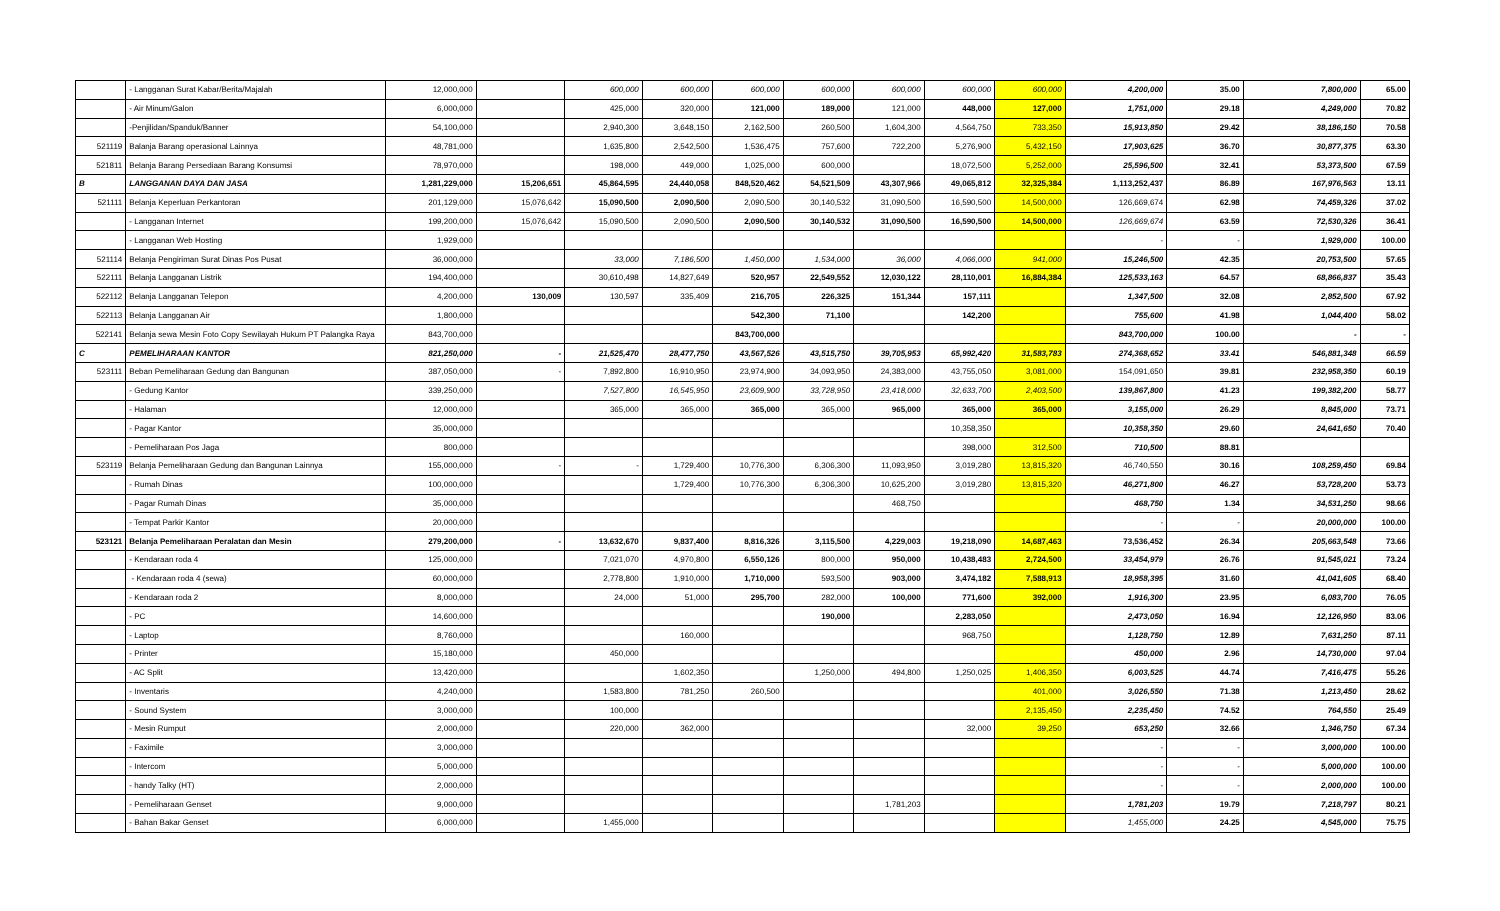| | - Langganan Surat Kabar/Berita/Majalah | 12,000,000 | | 600,000 | 600,000 | 600,000 | 600,000 | 600,000 | 600,000 | 600,000 | 4,200,000 | 35.00 | 7,800,000 | 65.00 |
| | - Air Minum/Galon | 6,000,000 | | 425,000 | 320,000 | 121,000 | 189,000 | 121,000 | 448,000 | 127,000 | 1,751,000 | 29.18 | 4,249,000 | 70.82 |
| | -Penjilidan/Spanduk/Banner | 54,100,000 | | 2,940,300 | 3,648,150 | 2,162,500 | 260,500 | 1,604,300 | 4,564,750 | 733,350 | 15,913,850 | 29.42 | 38,186,150 | 70.58 |
| 521119 | Balanja Barang operasional Lainnya | 48,781,000 | | 1,635,800 | 2,542,500 | 1,536,475 | 757,600 | 722,200 | 5,276,900 | 5,432,150 | 17,903,625 | 36.70 | 30,877,375 | 63.30 |
| 521811 | Belanja Barang Persediaan Barang Konsumsi | 78,970,000 | | 198,000 | 449,000 | 1,025,000 | 600,000 | | 18,072,500 | 5,252,000 | 25,596,500 | 32.41 | 53,373,500 | 67.59 |
| B | LANGGANAN DAYA DAN JASA | 1,281,229,000 | 15,206,651 | 45,864,595 | 24,440,058 | 848,520,462 | 54,521,509 | 43,307,966 | 49,065,812 | 32,325,384 | 1,113,252,437 | 86.89 | 167,976,563 | 13.11 |
| 521111 | Belanja Keperluan Perkantoran | 201,129,000 | 15,076,642 | 15,090,500 | 2,090,500 | 2,090,500 | 30,140,532 | 31,090,500 | 16,590,500 | 14,500,000 | 126,669,674 | 62.98 | 74,459,326 | 37.02 |
| | - Langganan Internet | 199,200,000 | 15,076,642 | 15,090,500 | 2,090,500 | 2,090,500 | 30,140,532 | 31,090,500 | 16,590,500 | 14,500,000 | 126,669,674 | 63.59 | 72,530,326 | 36.41 |
| | - Langganan Web Hosting | 1,929,000 | | | | | | | | | - | - | 1,929,000 | 100.00 |
| 521114 | Belanja Pengiriman Surat Dinas Pos Pusat | 36,000,000 | | 33,000 | 7,186,500 | 1,450,000 | 1,534,000 | 36,000 | 4,066,000 | 941,000 | 15,246,500 | 42.35 | 20,753,500 | 57.65 |
| 522111 | Belanja Langganan Listrik | 194,400,000 | | 30,610,498 | 14,827,649 | 520,957 | 22,549,552 | 12,030,122 | 28,110,001 | 16,884,384 | 125,533,163 | 64.57 | 68,866,837 | 35.43 |
| 522112 | Belanja Langganan Telepon | 4,200,000 | 130,009 | 130,597 | 335,409 | 216,705 | 226,325 | 151,344 | 157,111 | | 1,347,500 | 32.08 | 2,852,500 | 67.92 |
| 522113 | Belanja Langganan Air | 1,800,000 | | | | 542,300 | 71,100 | | 142,200 | | 755,600 | 41.98 | 1,044,400 | 58.02 |
| 522141 | Belanja sewa Mesin Foto Copy Sewilayah Hukum PT Palangka Raya | 843,700,000 | | | | 843,700,000 | | | | | 843,700,000 | 100.00 | - | - |
| C | PEMELIHARAAN KANTOR | 821,250,000 | - | 21,525,470 | 28,477,750 | 43,567,526 | 43,515,750 | 39,705,953 | 65,992,420 | 31,583,783 | 274,368,652 | 33.41 | 546,881,348 | 66.59 |
| 523111 | Beban Pemeliharaan Gedung dan Bangunan | 387,050,000 | - | 7,892,800 | 16,910,950 | 23,974,900 | 34,093,950 | 24,383,000 | 43,755,050 | 3,081,000 | 154,091,650 | 39.81 | 232,958,350 | 60.19 |
| | - Gedung Kantor | 339,250,000 | | 7,527,800 | 16,545,950 | 23,609,900 | 33,728,950 | 23,418,000 | 32,633,700 | 2,403,500 | 139,867,800 | 41.23 | 199,382,200 | 58.77 |
| | - Halaman | 12,000,000 | | 365,000 | 365,000 | 365,000 | 365,000 | 965,000 | 365,000 | 365,000 | 3,155,000 | 26.29 | 8,845,000 | 73.71 |
| | - Pagar Kantor | 35,000,000 | | | | | | | 10,358,350 | | 10,358,350 | 29.60 | 24,641,650 | 70.40 |
| | - Pemeliharaan Pos Jaga | 800,000 | | | | | | | 398,000 | 312,500 | 710,500 | 88.81 | | |
| 523119 | Belanja Pemeliharaan Gedung dan Bangunan Lainnya | 155,000,000 | - | - | 1,729,400 | 10,776,300 | 6,306,300 | 11,093,950 | 3,019,280 | 13,815,320 | 46,740,550 | 30.16 | 108,259,450 | 69.84 |
| | - Rumah Dinas | 100,000,000 | | | 1,729,400 | 10,776,300 | 6,306,300 | 10,625,200 | 3,019,280 | 13,815,320 | 46,271,800 | 46.27 | 53,728,200 | 53.73 |
| | - Pagar Rumah Dinas | 35,000,000 | | | | | | 468,750 | | | 468,750 | 1.34 | 34,531,250 | 98.66 |
| | - Tempat Parkir Kantor | 20,000,000 | | | | | | | | | - | - | 20,000,000 | 100.00 |
| 523121 | Belanja Pemeliharaan Peralatan dan Mesin | 279,200,000 | - | 13,632,670 | 9,837,400 | 8,816,326 | 3,115,500 | 4,229,003 | 19,218,090 | 14,687,463 | 73,536,452 | 26.34 | 205,663,548 | 73.66 |
| | - Kendaraan roda 4 | 125,000,000 | | 7,021,070 | 4,970,800 | 6,550,126 | 800,000 | 950,000 | 10,438,483 | 2,724,500 | 33,454,979 | 26.76 | 91,545,021 | 73.24 |
| | - Kendaraan roda 4 (sewa) | 60,000,000 | | 2,778,800 | 1,910,000 | 1,710,000 | 593,500 | 903,000 | 3,474,182 | 7,588,913 | 18,958,395 | 31.60 | 41,041,605 | 68.40 |
| | - Kendaraan roda 2 | 8,000,000 | | 24,000 | 51,000 | 295,700 | 282,000 | 100,000 | 771,600 | 392,000 | 1,916,300 | 23.95 | 6,083,700 | 76.05 |
| | - PC | 14,600,000 | | | | | 190,000 | | 2,283,050 | | 2,473,050 | 16.94 | 12,126,950 | 83.06 |
| | - Laptop | 8,760,000 | | | 160,000 | | | | 968,750 | | 1,128,750 | 12.89 | 7,631,250 | 87.11 |
| | - Printer | 15,180,000 | | 450,000 | | | | | | | 450,000 | 2.96 | 14,730,000 | 97.04 |
| | - AC Split | 13,420,000 | | | 1,602,350 | | 1,250,000 | 494,800 | 1,250,025 | 1,406,350 | 6,003,525 | 44.74 | 7,416,475 | 55.26 |
| | - Inventaris | 4,240,000 | | 1,583,800 | 781,250 | 260,500 | | | | 401,000 | 3,026,550 | 71.38 | 1,213,450 | 28.62 |
| | - Sound System | 3,000,000 | | 100,000 | | | | | | 2,135,450 | 2,235,450 | 74.52 | 764,550 | 25.49 |
| | - Mesin Rumput | 2,000,000 | | 220,000 | 362,000 | | | | 32,000 | 39,250 | 653,250 | 32.66 | 1,346,750 | 67.34 |
| | - Faximile | 3,000,000 | | | | | | | | | - | - | 3,000,000 | 100.00 |
| | - Intercom | 5,000,000 | | | | | | | | | - | - | 5,000,000 | 100.00 |
| | - handy Talky (HT) | 2,000,000 | | | | | | | | | - | - | 2,000,000 | 100.00 |
| | - Pemeliharaan Genset | 9,000,000 | | | | | | 1,781,203 | | | 1,781,203 | 19.79 | 7,218,797 | 80.21 |
| | - Bahan Bakar Genset | 6,000,000 | | 1,455,000 | | | | | | | 1,455,000 | 24.25 | 4,545,000 | 75.75 |